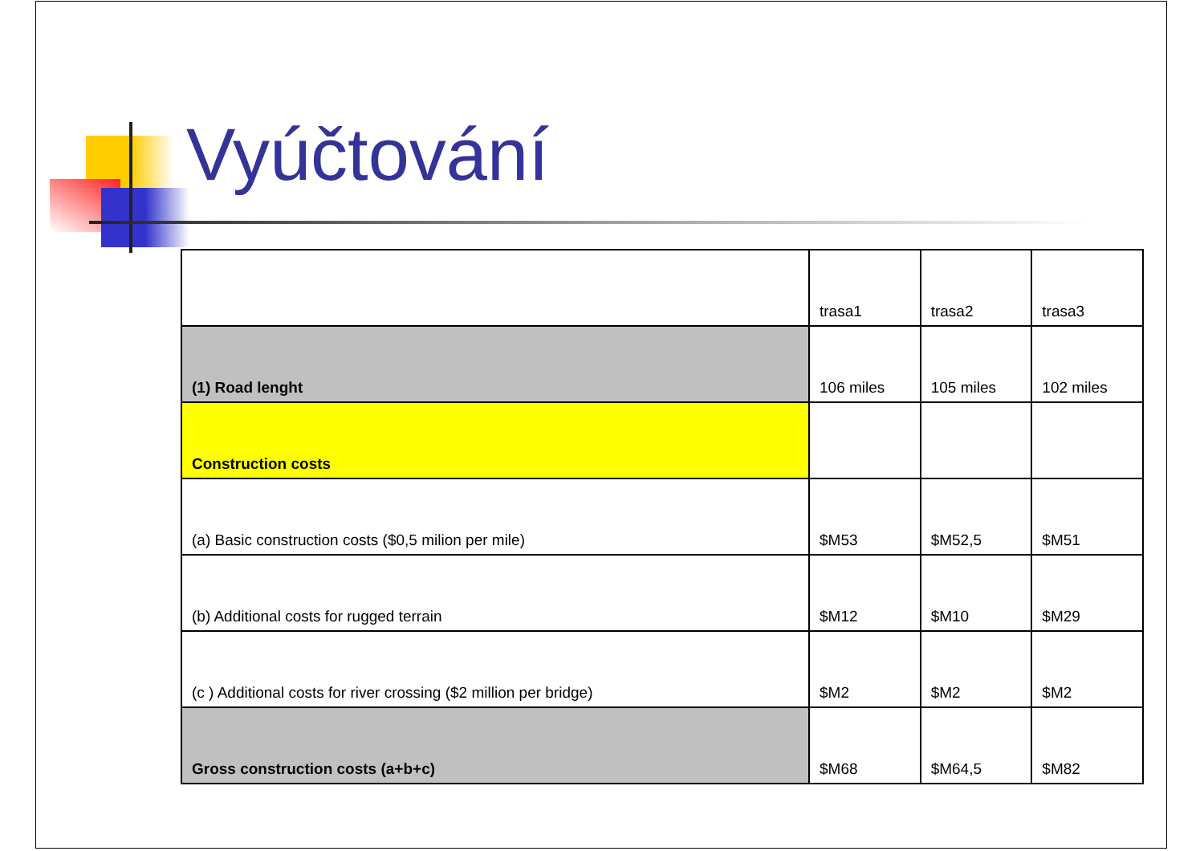Vyúčtování
| | trasa1 | trasa2 | trasa3 |
| --- | --- | --- | --- |
| (1) Road lenght | 106 miles | 105 miles | 102 miles |
| Construction costs | | | |
| (a) Basic construction costs ($0,5 milion per mile) | $M53 | $M52,5 | $M51 |
| (b) Additional costs for rugged terrain | $M12 | $M10 | $M29 |
| (c ) Additional costs for river crossing ($2 million per bridge) | $M2 | $M2 | $M2 |
| Gross construction costs (a+b+c) | $M68 | $M64,5 | $M82 |